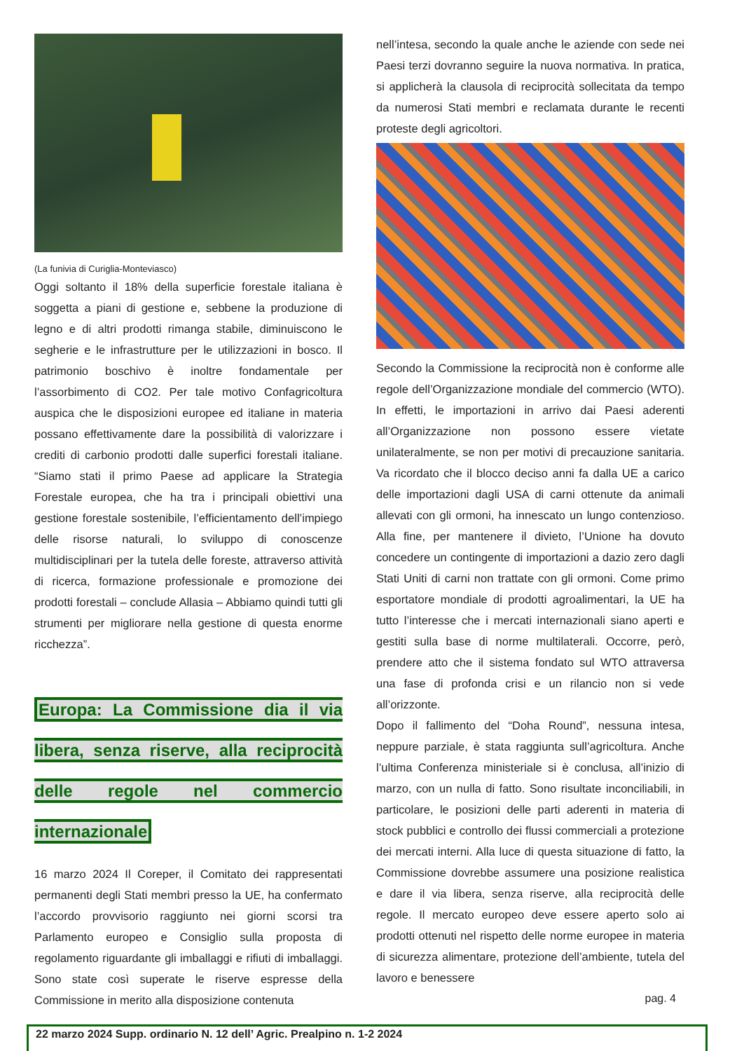(La funivia di Curiglia-Monteviasco)
Oggi soltanto il 18% della superficie forestale italiana è soggetta a piani di gestione e, sebbene la produzione di legno e di altri prodotti rimanga stabile, diminuiscono le segherie e le infrastrutture per le utilizzazioni in bosco. Il patrimonio boschivo è inoltre fondamentale per l’assorbimento di CO2. Per tale motivo Confagricoltura auspica che le disposizioni europee ed italiane in materia possano effettivamente dare la possibilità di valorizzare i crediti di carbonio prodotti dalle superfici forestali italiane. “Siamo stati il primo Paese ad applicare la Strategia Forestale europea, che ha tra i principali obiettivi una gestione forestale sostenibile, l’efficientamento dell’impiego delle risorse naturali, lo sviluppo di conoscenze multidisciplinari per la tutela delle foreste, attraverso attività di ricerca, formazione professionale e promozione dei prodotti forestali – conclude Allasia – Abbiamo quindi tutti gli strumenti per migliorare nella gestione di questa enorme ricchezza”.
Europa: La Commissione dia il via libera, senza riserve, alla reciprocità delle regole nel commercio internazionale
16 marzo 2024 Il Coreper, il Comitato dei rappresentati permanenti degli Stati membri presso la UE, ha confermato l’accordo provvisorio raggiunto nei giorni scorsi tra Parlamento europeo e Consiglio sulla proposta di regolamento riguardante gli imballaggi e rifiuti di imballaggi. Sono state così superate le riserve espresse della Commissione in merito alla disposizione contenuta
nell’intesa, secondo la quale anche le aziende con sede nei Paesi terzi dovranno seguire la nuova normativa. In pratica, si applicherà la clausola di reciprocità sollecitata da tempo da numerosi Stati membri e reclamata durante le recenti proteste degli agricoltori.
Secondo la Commissione la reciprocità non è conforme alle regole dell’Organizzazione mondiale del commercio (WTO). In effetti, le importazioni in arrivo dai Paesi aderenti all’Organizzazione non possono essere vietate unilateralmente, se non per motivi di precauzione sanitaria. Va ricordato che il blocco deciso anni fa dalla UE a carico delle importazioni dagli USA di carni ottenute da animali allevati con gli ormoni, ha innescato un lungo contenzioso. Alla fine, per mantenere il divieto, l’Unione ha dovuto concedere un contingente di importazioni a dazio zero dagli Stati Uniti di carni non trattate con gli ormoni. Come primo esportatore mondiale di prodotti agroalimentari, la UE ha tutto l’interesse che i mercati internazionali siano aperti e gestiti sulla base di norme multilaterali. Occorre, però, prendere atto che il sistema fondato sul WTO attraversa una fase di profonda crisi e un rilancio non si vede all’orizzonte.
Dopo il fallimento del “Doha Round”, nessuna intesa, neppure parziale, è stata raggiunta sull’agricoltura. Anche l’ultima Conferenza ministeriale si è conclusa, all’inizio di marzo, con un nulla di fatto. Sono risultate inconciliabili, in particolare, le posizioni delle parti aderenti in materia di stock pubblici e controllo dei flussi commerciali a protezione dei mercati interni. Alla luce di questa situazione di fatto, la Commissione dovrebbe assumere una posizione realistica e dare il via libera, senza riserve, alla reciprocità delle regole. Il mercato europeo deve essere aperto solo ai prodotti ottenuti nel rispetto delle norme europee in materia di sicurezza alimentare, protezione dell’ambiente, tutela del lavoro e benessere
pag. 4
22 marzo 2024 Supp. ordinario N. 12 dell’ Agric. Prealpino n. 1-2 2024